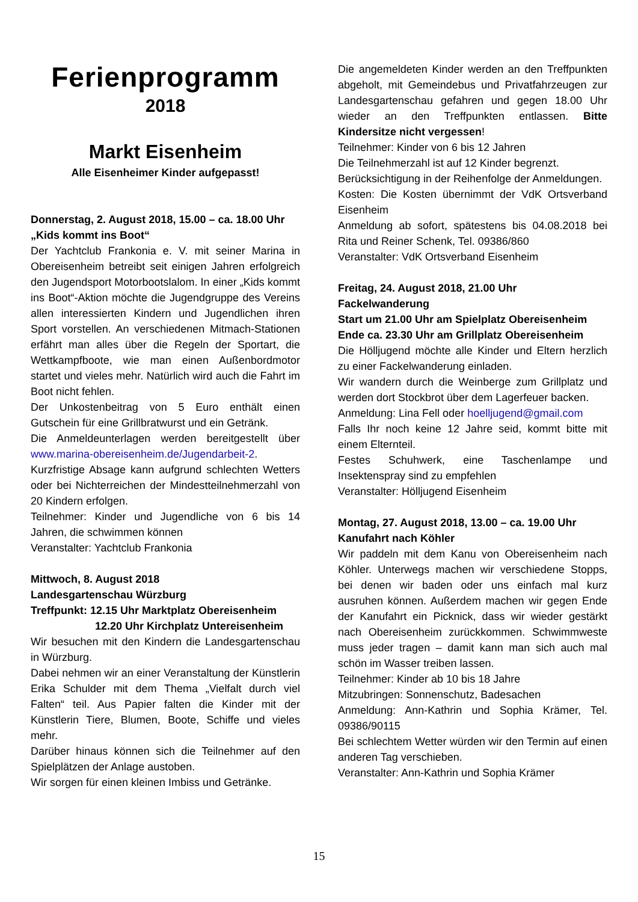Ferienprogramm
2018
Markt Eisenheim
Alle Eisenheimer Kinder aufgepasst!
Donnerstag, 2. August 2018, 15.00 – ca. 18.00 Uhr
„Kids kommt ins Boot“
Der Yachtclub Frankonia e. V. mit seiner Marina in Obereisenheim betreibt seit einigen Jahren erfolgreich den Jugendsport Motorbootslalom. In einer „Kids kommt ins Boot“-Aktion möchte die Jugendgruppe des Vereins allen interessierten Kindern und Jugendlichen ihren Sport vorstellen. An verschiedenen Mitmach-Stationen erfährt man alles über die Regeln der Sportart, die Wettkampfboote, wie man einen Außenbordmotor startet und vieles mehr. Natürlich wird auch die Fahrt im Boot nicht fehlen.
Der Unkostenbeitrag von 5 Euro enthält einen Gutschein für eine Grillbratwurst und ein Getränk.
Die Anmeldeunterlagen werden bereitgestellt über www.marina-obereisenheim.de/Jugendarbeit-2.
Kurzfristige Absage kann aufgrund schlechten Wetters oder bei Nichterreichen der Mindestteilnehmerzahl von 20 Kindern erfolgen.
Teilnehmer: Kinder und Jugendliche von 6 bis 14 Jahren, die schwimmen können
Veranstalter: Yachtclub Frankonia
Mittwoch, 8. August 2018
Landesgartenschau Würzburg
Treffpunkt: 12.15 Uhr Marktplatz Obereisenheim
12.20 Uhr Kirchplatz Untereisenheim
Wir besuchen mit den Kindern die Landesgartenschau in Würzburg.
Dabei nehmen wir an einer Veranstaltung der Künstlerin Erika Schulder mit dem Thema „Vielfalt durch viel Falten“ teil. Aus Papier falten die Kinder mit der Künstlerin Tiere, Blumen, Boote, Schiffe und vieles mehr.
Darüber hinaus können sich die Teilnehmer auf den Spielplätzen der Anlage austoben.
Wir sorgen für einen kleinen Imbiss und Getränke.
Die angemeldeten Kinder werden an den Treffpunkten abgeholt, mit Gemeindebus und Privatfahrzeugen zur Landesgartenschau gefahren und gegen 18.00 Uhr wieder an den Treffpunkten entlassen. Bitte Kindersitze nicht vergessen!
Teilnehmer: Kinder von 6 bis 12 Jahren
Die Teilnehmerzahl ist auf 12 Kinder begrenzt.
Berücksichtigung in der Reihenfolge der Anmeldungen.
Kosten: Die Kosten übernimmt der VdK Ortsverband Eisenheim
Anmeldung ab sofort, spätestens bis 04.08.2018 bei Rita und Reiner Schenk, Tel. 09386/860
Veranstalter: VdK Ortsverband Eisenheim
Freitag, 24. August 2018, 21.00 Uhr
Fackelwanderung
Start um 21.00 Uhr am Spielplatz Obereisenheim
Ende ca. 23.30 Uhr am Grillplatz Obereisenheim
Die Hölljugend möchte alle Kinder und Eltern herzlich zu einer Fackelwanderung einladen.
Wir wandern durch die Weinberge zum Grillplatz und werden dort Stockbrot über dem Lagerfeuer backen.
Anmeldung: Lina Fell oder hoelljugend@gmail.com
Falls Ihr noch keine 12 Jahre seid, kommt bitte mit einem Elternteil.
Festes Schuhwerk, eine Taschenlampe und Insektenspray sind zu empfehlen
Veranstalter: Hölljugend Eisenheim
Montag, 27. August 2018, 13.00 – ca. 19.00 Uhr
Kanufahrt nach Köhler
Wir paddeln mit dem Kanu von Obereisenheim nach Köhler. Unterwegs machen wir verschiedene Stopps, bei denen wir baden oder uns einfach mal kurz ausruhen können. Außerdem machen wir gegen Ende der Kanufahrt ein Picknick, dass wir wieder gestärkt nach Obereisenheim zurückkommen. Schwimmweste muss jeder tragen – damit kann man sich auch mal schön im Wasser treiben lassen.
Teilnehmer: Kinder ab 10 bis 18 Jahre
Mitzubringen: Sonnenschutz, Badesachen
Anmeldung: Ann-Kathrin und Sophia Krämer, Tel. 09386/90115
Bei schlechtem Wetter würden wir den Termin auf einen anderen Tag verschieben.
Veranstalter: Ann-Kathrin und Sophia Krämer
15